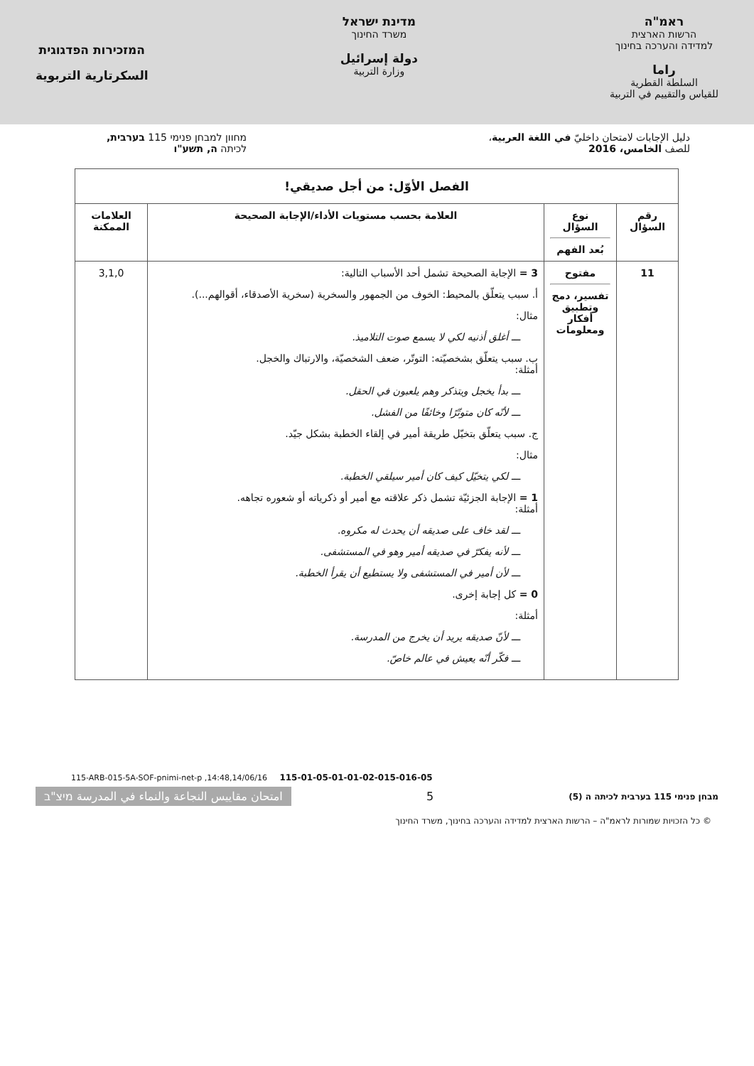ראמ"ה
הרשות הארצית
למדידה והערכה בחינוך
راما
السلطة القطرية
للقياس والتقييم في التربية
מדינת ישראל
משרד החינוך
دولة إسرائيل
وزارة التربية
המזכירות הפדגוגית
السكرتارية التربوية
دليل الإجابات لامتحان داخليّ في اللغة العربية،
للصف الخامس، 2016
מחוון למבחן פנימי 115 בערבית,
לכיתה ה, תשע"ו
| الفصل الأوّل: من أجل صديقي! | | | |
| --- | --- | --- | --- |
| رقم السؤال | نوع السؤال بُعد الفهم | العلامة بحسب مستويات الأداء/الإجابة الصحيحة | العلامات الممكنة |
| 11 | مفتوح تفسير، دمج وتطبيق أفكار ومعلومات | 3 = الإجابة الصحيحة تشمل أحد الأسباب التالية: أ. سبب يتعلّق بالمحيط: الخوف من الجمهور والسخرية (سخرية الأصدقاء، أقوالهم...). مثال: ـــ أغلق أذنيه لكي لا يسمع صوت التلاميذ. ب. سبب يتعلّق بشخصيّته: التوتّر، ضعف الشخصيّة، والارتباك والخجل. أمثلة: ـــ بدأ يخجل ويتذكر وهم يلعبون في الحقل. ـــ لأنّه كان متوتّرًا وخائفًا من الفشل. ج. سبب يتعلّق بتخيّل طريقة أمير في إلقاء الخطبة بشكل جيّد. مثال: ـــ لكي يتخيّل كيف كان أمير سيلقي الخطبة. 1 = الإجابة الجزئيّة تشمل ذكر علاقته مع أمير أو ذكرياته أو شعوره تجاهه. أمثلة: ـــ لقد خاف على صديقه أن يحدث له مكروه. ـــ لأنه يفكرّ في صديقه أمير وهو في المستشفى. ـــ لأن أمير في المستشفى ولا يستطيع أن يقرأ الخطبة. 0 = كل إجابة إخرى. أمثلة: ـــ لأنّ صديقه يريد أن يخرج من المدرسة. ـــ فكّر أنّه يعيش في عالم خاصّ. | 3,1,0 |
115-ARB-015-5A-SOF-pnimi-net-p ,14:48,14/06/16 115-01-05-01-01-02-015-016-05
מבחן פנימי 115 בערבית לכיתה ה (5)
5
امتحان مقاييس النجاعة والنماء في المدرسة מיצ"ב
© כל הזכויות שמורות לראמ"ה – הרשות הארצית למדידה והערכה בחינוך, משרד החינוך